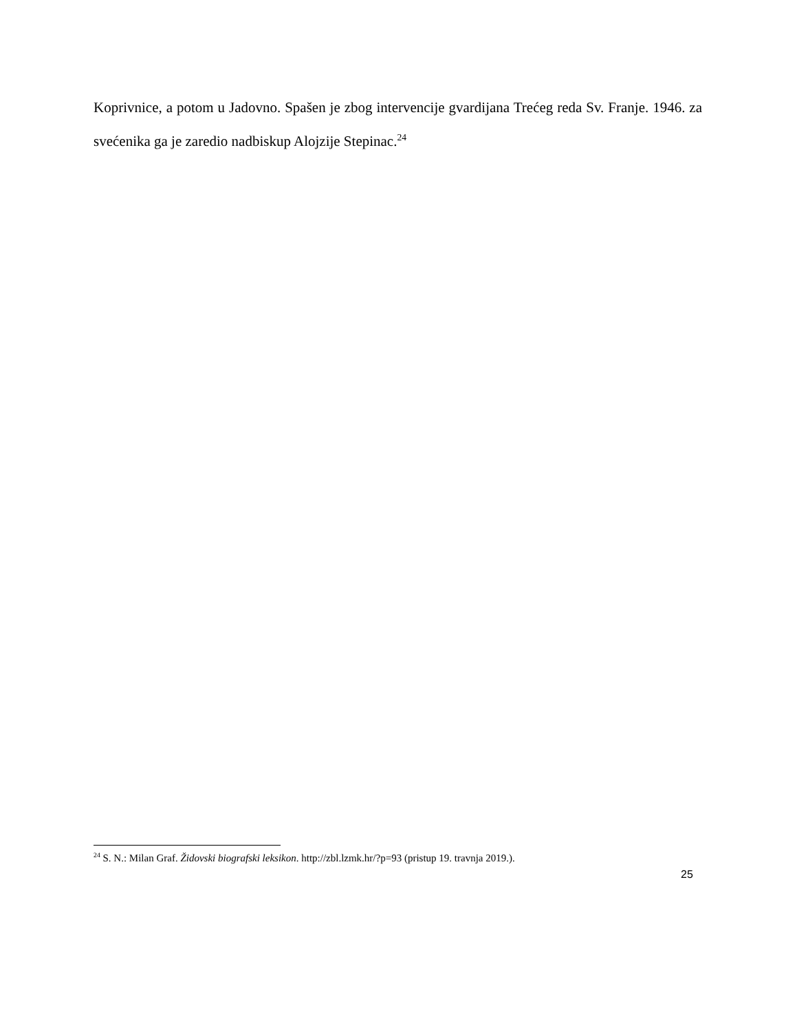Koprivnice, a potom u Jadovno. Spašen je zbog intervencije gvardijana Trećeg reda Sv. Franje. 1946. za svećenika ga je zaredio nadbiskup Alojzije Stepinac.<sup>24</sup>
<sup>24</sup> S. N.: Milan Graf. Židovski biografski leksikon. http://zbl.lzmk.hr/?p=93 (pristup 19. travnja 2019.).
25